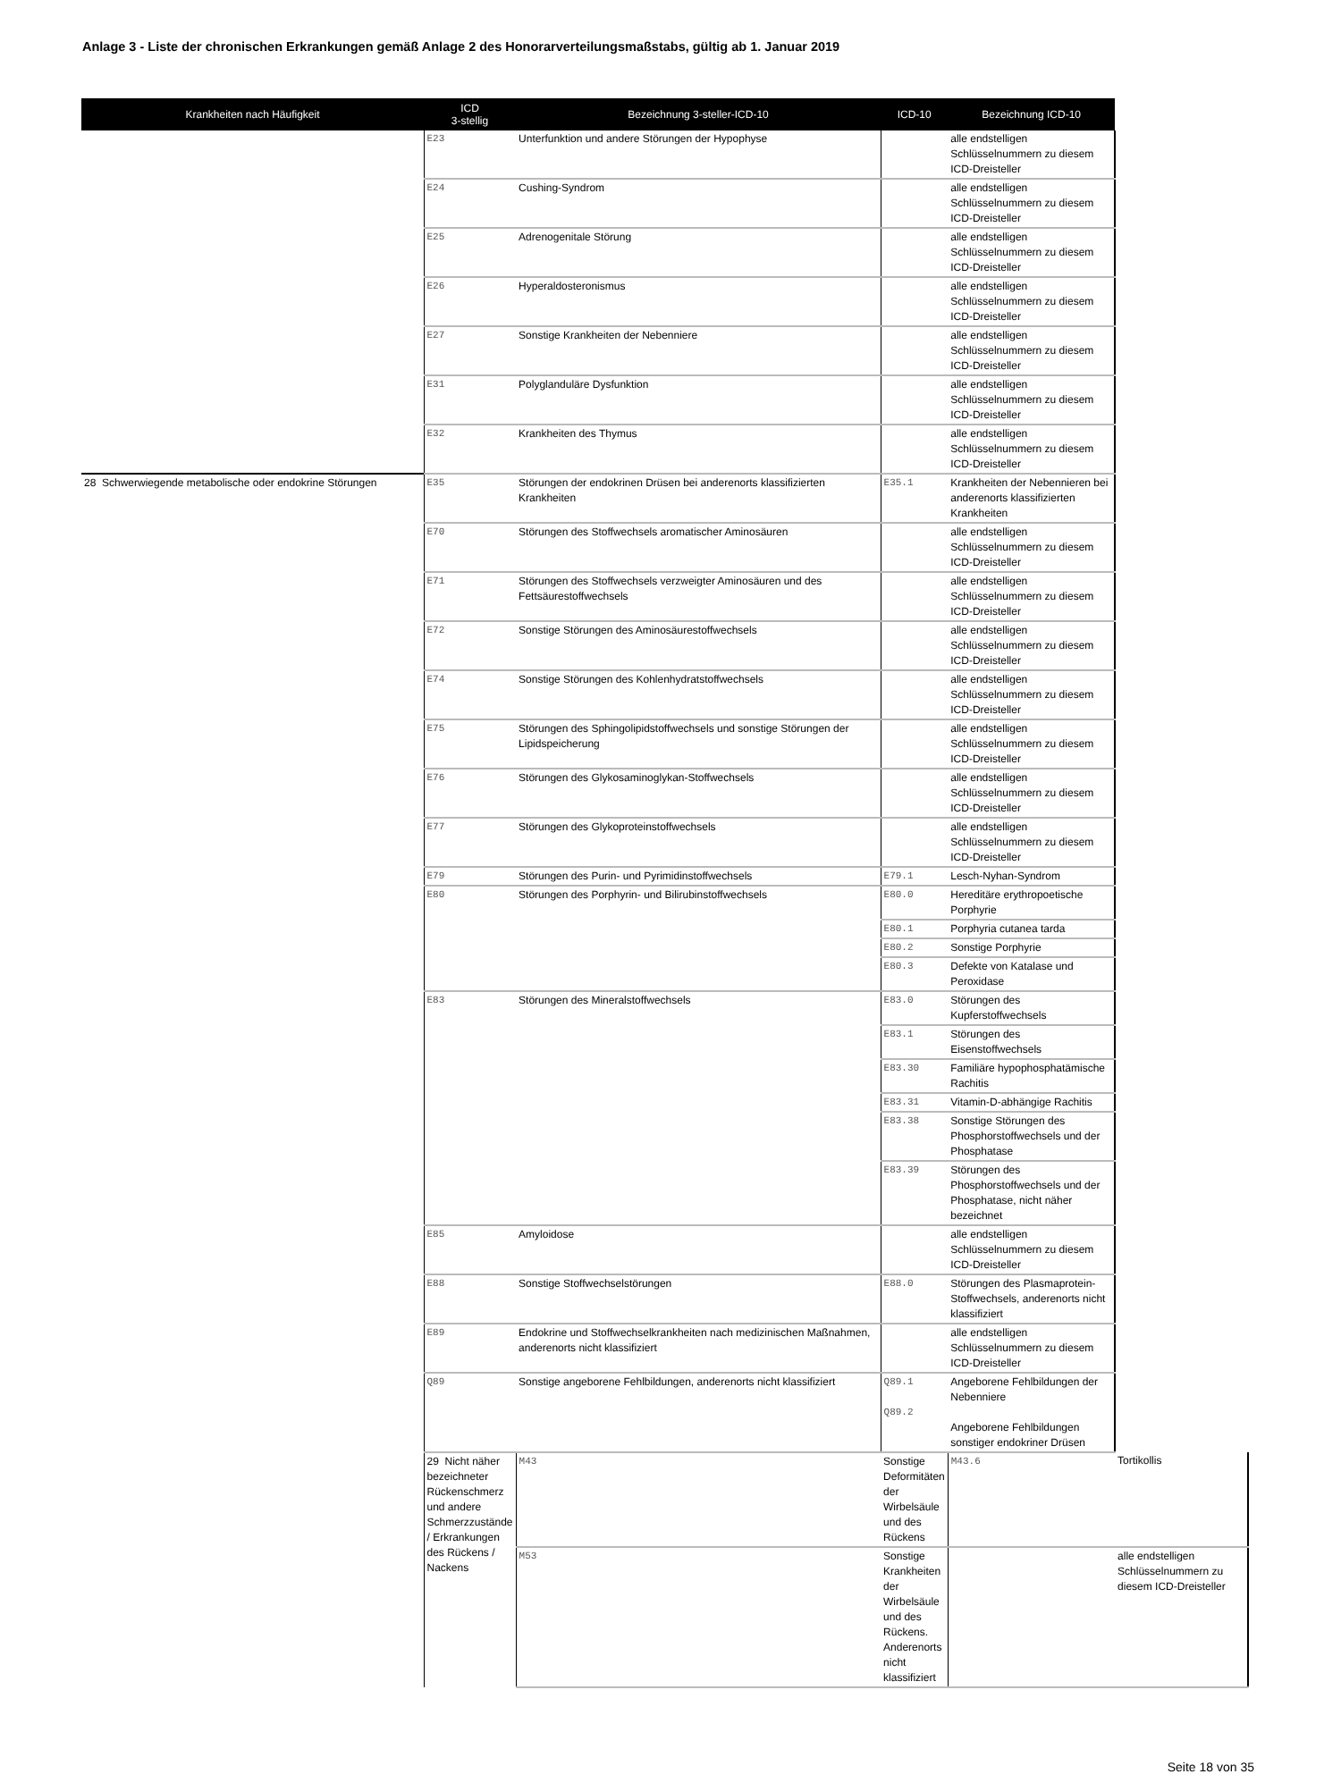Anlage 3 - Liste der chronischen Erkrankungen gemäß Anlage 2 des Honorarverteilungsmaßstabs, gültig ab 1. Januar 2019
| Krankheiten nach Häufigkeit | ICD 3-stellig | Bezeichnung 3-steller-ICD-10 | ICD-10 | Bezeichnung ICD-10 | |
| --- | --- | --- | --- | --- | --- |
| | E23 | Unterfunktion und andere Störungen der Hypophyse | | alle endstelligen Schlüsselnummern zu diesem ICD-Dreisteller | |
| | E24 | Cushing-Syndrom | | alle endstelligen Schlüsselnummern zu diesem ICD-Dreisteller | |
| | E25 | Adrenogenitale Störung | | alle endstelligen Schlüsselnummern zu diesem ICD-Dreisteller | |
| | E26 | Hyperaldosteronismus | | alle endstelligen Schlüsselnummern zu diesem ICD-Dreisteller | |
| | E27 | Sonstige Krankheiten der Nebenniere | | alle endstelligen Schlüsselnummern zu diesem ICD-Dreisteller | |
| | E31 | Polyglanduläre Dysfunktion | | alle endstelligen Schlüsselnummern zu diesem ICD-Dreisteller | |
| | E32 | Krankheiten des Thymus | | alle endstelligen Schlüsselnummern zu diesem ICD-Dreisteller | |
| 28 Schwerwiegende metabolische oder endokrine Störungen | E35 | Störungen der endokrinen Drüsen bei anderenorts klassifizierten Krankheiten | E35.1 | Krankheiten der Nebennieren bei anderenorts klassifizierten Krankheiten | |
| | E70 | Störungen des Stoffwechsels aromatischer Aminosäuren | | alle endstelligen Schlüsselnummern zu diesem ICD-Dreisteller | |
| | E71 | Störungen des Stoffwechsels verzweigter Aminosäuren und des Fettsäurestoffwechsels | | alle endstelligen Schlüsselnummern zu diesem ICD-Dreisteller | |
| | E72 | Sonstige Störungen des Aminosäurestoffwechsels | | alle endstelligen Schlüsselnummern zu diesem ICD-Dreisteller | |
| | E74 | Sonstige Störungen des Kohlenhydratstoffwechsels | | alle endstelligen Schlüsselnummern zu diesem ICD-Dreisteller | |
| | E75 | Störungen des Sphingolipidstoffwechsels und sonstige Störungen der Lipidspeicherung | | alle endstelligen Schlüsselnummern zu diesem ICD-Dreisteller | |
| | E76 | Störungen des Glykosaminoglykan-Stoffwechsels | | alle endstelligen Schlüsselnummern zu diesem ICD-Dreisteller | |
| | E77 | Störungen des Glykoproteinstoffwechsels | | alle endstelligen Schlüsselnummern zu diesem ICD-Dreisteller | |
| | E79 | Störungen des Purin- und Pyrimidinstoffwechsels | E79.1 | Lesch-Nyhan-Syndrom | |
| | E80 | Störungen des Porphyrin- und Bilirubinstoffwechsels | E80.0 | Hereditäre erythropoetische Porphyrie | |
| | | | E80.1 | Porphyria cutanea tarda | |
| | | | E80.2 | Sonstige Porphyrie | |
| | | | E80.3 | Defekte von Katalase und Peroxidase | |
| | E83 | Störungen des Mineralstoffwechsels | E83.0 | Störungen des Kupferstoffwechsels | |
| | | | E83.1 | Störungen des Eisenstoffwechsels | |
| | | | E83.30 | Familiäre hypophosphatämische Rachitis | |
| | | | E83.31 | Vitamin-D-abhängige Rachitis | |
| | | | E83.38 | Sonstige Störungen des Phosphorstoffwechsels und der Phosphatase | |
| | | | E83.39 | Störungen des Phosphorstoffwechsels und der Phosphatase, nicht näher bezeichnet | |
| | E85 | Amyloidose | | alle endstelligen Schlüsselnummern zu diesem ICD-Dreisteller | |
| | E88 | Sonstige Stoffwechselstörungen | E88.0 | Störungen des Plasmaprotein-Stoffwechsels, anderenorts nicht klassifiziert | |
| | E89 | Endokrine und Stoffwechselkrankheiten nach medizinischen Maßnahmen, anderenorts nicht klassifiziert | | alle endstelligen Schlüsselnummern zu diesem ICD-Dreisteller | |
| | Q89 | Sonstige angeborene Fehlbildungen, anderenorts nicht klassifiziert | Q89.1 Q89.2 | Angeborene Fehlbildungen der Nebenniere Angeborene Fehlbildungen sonstiger endokriner Drüsen | |
| | 29 Nicht näher bezeichneter Rückenschmerz und andere Schmerzzustände / Erkrankungen des Rückens / Nackens | M43 | Sonstige Deformitäten der Wirbelsäule und des Rückens | M43.6 | Tortikollis |
| | | M53 | Sonstige Krankheiten der Wirbelsäule und des Rückens. Anderenorts nicht klassifiziert | | alle endstelligen Schlüsselnummern zu diesem ICD-Dreisteller |
Seite 18 von 35